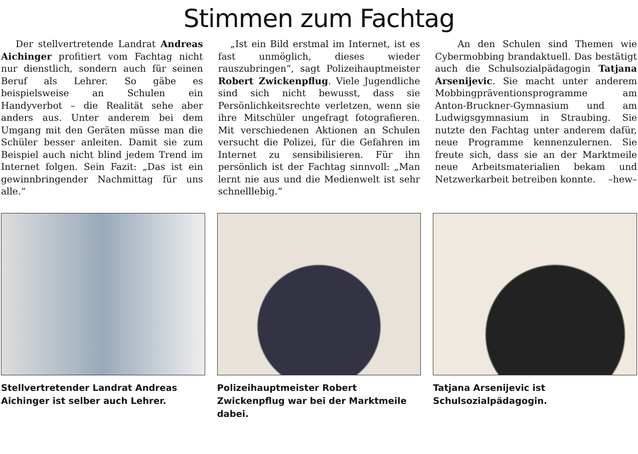Stimmen zum Fachtag
Der stellvertretende Landrat Andreas Aichinger profitiert vom Fachtag nicht nur dienstlich, sondern auch für seinen Beruf als Lehrer. So gäbe es beispielsweise an Schulen ein Handyverbot – die Realität sehe aber anders aus. Unter anderem bei dem Umgang mit den Geräten müsse man die Schüler besser anleiten. Damit sie zum Beispiel auch nicht blind jedem Trend im Internet folgen. Sein Fazit: „Das ist ein gewinnbringender Nachmittag für uns alle.“
„Ist ein Bild erstmal im Internet, ist es fast unmöglich, dieses wieder rauszubringen“, sagt Polizeihauptmeister Robert Zwickenpflug. Viele Jugendliche sind sich nicht bewusst, dass sie Persönlichkeitsrechte verletzen, wenn sie ihre Mitschüler ungefragt fotografieren. Mit verschiedenen Aktionen an Schulen versucht die Polizei, für die Gefahren im Internet zu sensibilisieren. Für ihn persönlich ist der Fachtag sinnvoll: „Man lernt nie aus und die Medienwelt ist sehr schnelllebig.“
An den Schulen sind Themen wie Cybermobbing brandaktuell. Das bestätigt auch die Schulsozialpädagogin Tatjana Arsenijevic. Sie macht unter anderem Mobbingpräventionsprogramme am Anton-Bruckner-Gymnasium und am Ludwigsgymnasium in Straubing. Sie nutzte den Fachtag unter anderem dafür, neue Programme kennenzulernen. Sie freute sich, dass sie an der Marktmeile neue Arbeitsmaterialien bekam und Netzwerkarbeit betreiben konnte. –hew–
Stellvertretender Landrat Andreas Aichinger ist selber auch Lehrer.
Polizeihauptmeister Robert Zwickenpflug war bei der Marktmeile dabei.
Tatjana Arsenijevic ist Schulsozialpädagogin.